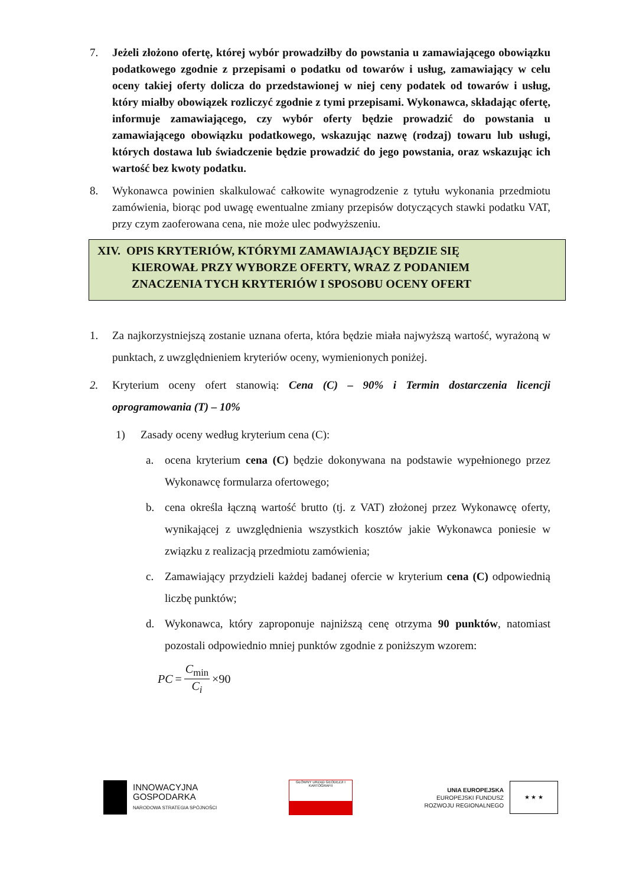7. Jeżeli złożono ofertę, której wybór prowadziłby do powstania u zamawiającego obowiązku podatkowego zgodnie z przepisami o podatku od towarów i usług, zamawiający w celu oceny takiej oferty dolicza do przedstawionej w niej ceny podatek od towarów i usług, który miałby obowiązek rozliczyć zgodnie z tymi przepisami. Wykonawca, składając ofertę, informuje zamawiającego, czy wybór oferty będzie prowadzić do powstania u zamawiającego obowiązku podatkowego, wskazując nazwę (rodzaj) towaru lub usługi, których dostawa lub świadczenie będzie prowadzić do jego powstania, oraz wskazując ich wartość bez kwoty podatku.
8. Wykonawca powinien skalkulować całkowite wynagrodzenie z tytułu wykonania przedmiotu zamówienia, biorąc pod uwagę ewentualne zmiany przepisów dotyczących stawki podatku VAT, przy czym zaoferowana cena, nie może ulec podwyższeniu.
XIV. OPIS KRYTERIÓW, KTÓRYMI ZAMAWIAJĄCY BĘDZIE SIĘ
KIEROWAŁ PRZY WYBORZE OFERTY, WRAZ Z PODANIEM
ZNACZENIA TYCH KRYTERIÓW I SPOSOBU OCENY OFERT
1. Za najkorzystniejszą zostanie uznana oferta, która będzie miała najwyższą wartość, wyrażoną w punktach, z uwzględnieniem kryteriów oceny, wymienionych poniżej.
2. Kryterium oceny ofert stanowią: Cena (C) – 90% i Termin dostarczenia licencji oprogramowania (T) – 10%
1) Zasady oceny według kryterium cena (C):
a. ocena kryterium cena (C) będzie dokonywana na podstawie wypełnionego przez Wykonawcę formularza ofertowego;
b. cena określa łączną wartość brutto (tj. z VAT) złożonej przez Wykonawcę oferty, wynikającej z uwzględnienia wszystkich kosztów jakie Wykonawca poniesie w związku z realizacją przedmiotu zamówienia;
c. Zamawiający przydzieli każdej badanej ofercie w kryterium cena (C) odpowiednią liczbę punktów;
d. Wykonawca, który zaproponuje najniższą cenę otrzyma 90 punktów, natomiast pozostali odpowiednio mniej punktów zgodnie z poniższym wzorem:
PC = C<sub>min</sub> C<sub>i</sub> ×90
INNOWACYJNA
GOSPODARKA
NARODOWA STRATEGIA SPÓJNOŚCI
GŁÓWNY URZĄD GEODEZJI I KARTOGRAFII
UNIA EUROPEJSKA
EUROPEJSKI FUNDUSZ
ROZWOJU REGIONALNEGO
★ ★ ★